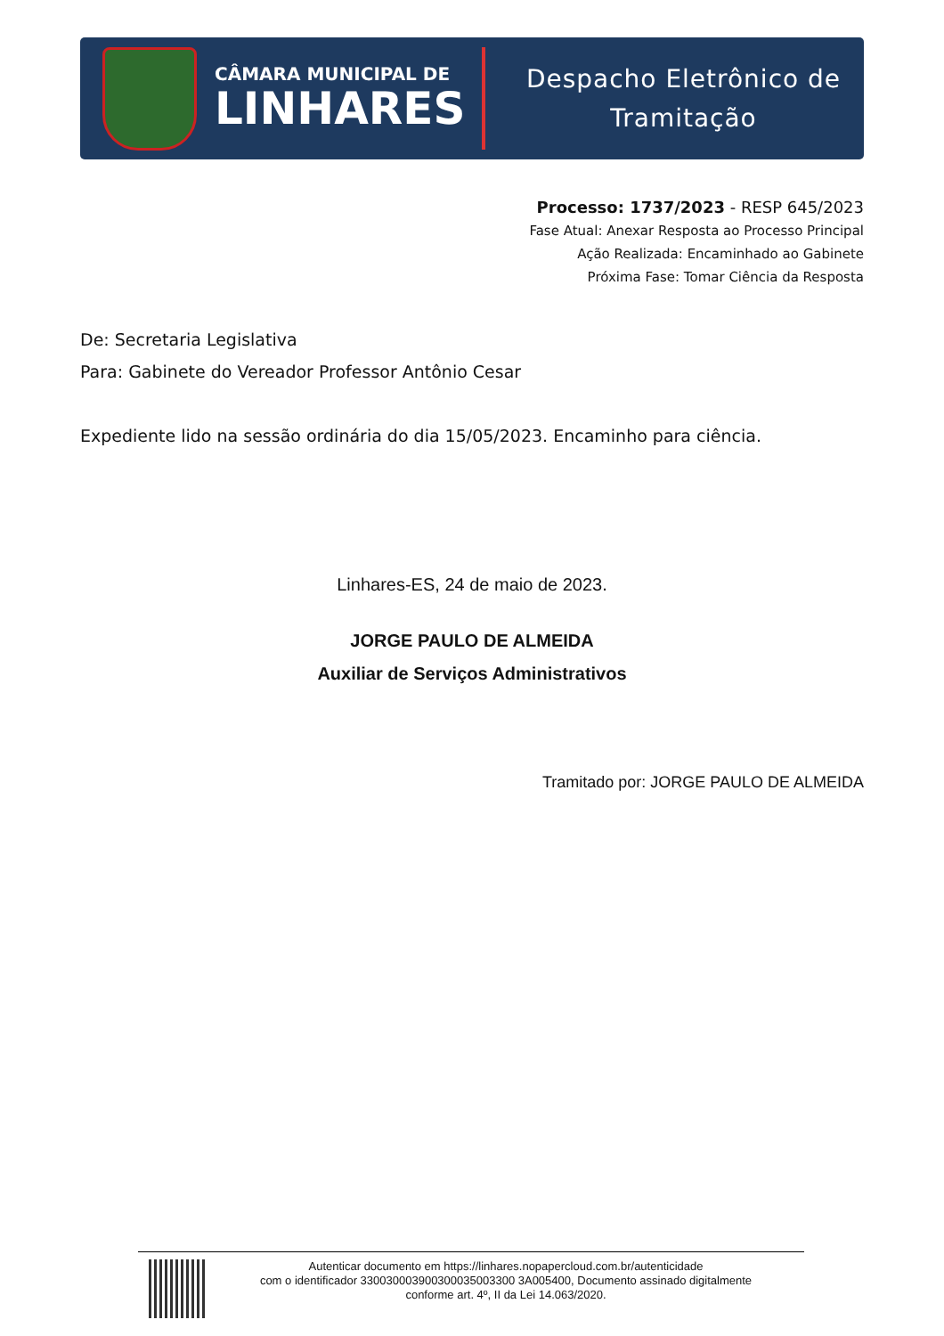CÂMARA MUNICIPAL DE
LINHARES
Despacho Eletrônico de
Tramitação
Processo: 1737/2023 - RESP 645/2023
Fase Atual: Anexar Resposta ao Processo Principal
Ação Realizada: Encaminhado ao Gabinete
Próxima Fase: Tomar Ciência da Resposta
De: Secretaria Legislativa
Para: Gabinete do Vereador Professor Antônio Cesar
Expediente lido na sessão ordinária do dia 15/05/2023. Encaminho para ciência.
Linhares-ES, 24 de maio de 2023.
JORGE PAULO DE ALMEIDA
Auxiliar de Serviços Administrativos
Tramitado por: JORGE PAULO DE ALMEIDA
Autenticar documento em https://linhares.nopapercloud.com.br/autenticidade
com o identificador 330030003900300035003300 3A005400, Documento assinado digitalmente
conforme art. 4º, II da Lei 14.063/2020.